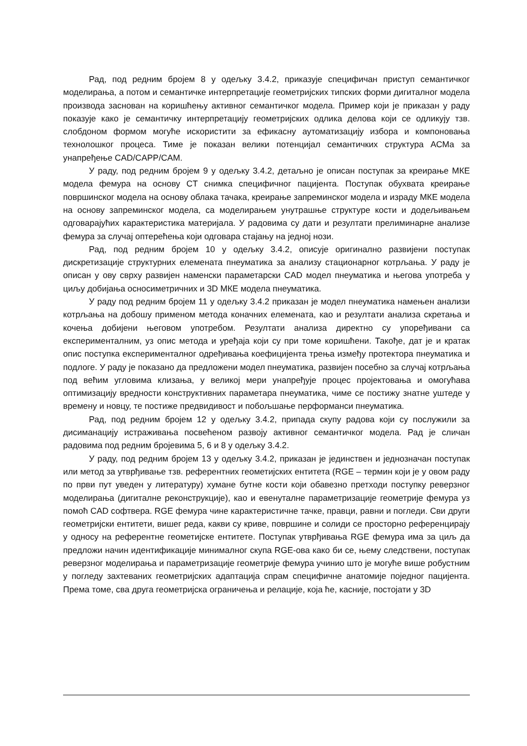Рад, под редним бројем 8 у одељку 3.4.2, приказује специфичан приступ семантичког моделирања, а потом и семантичке интерпретације геометријских типских форми дигиталног модела производа заснован на коришћењу активног семантичког модела. Пример који је приказан у раду показује како је семантичку интерпретацију геометријских одлика делова који се одликују тзв. слобдоном формом могуће искористити за ефикасну аутоматизацију избора и компоновања технолошког процеса. Тиме је показан велики потенцијал семантичких структура АСМа за унапређење CAD/CAPP/CAM.
У раду, под редним бројем 9 у одељку 3.4.2, детаљно је описан поступак за креирање МКЕ модела фемура на основу CT снимка специфичног пацијента. Поступак обухвата креирање површинског модела на основу облака тачака, креирање запреминског модела и израду МКЕ модела на основу запреминског модела, са моделирањем унутрашње структуре кости и додељивањем одговарајућих карактеристика материјала. У радовима су дати и резултати прелиминарне анализе фемура за случај оптерећења који одговара стајању на једној нози.
Рад, под редним бројем 10 у одељку 3.4.2, описује оригинално развијени поступак дискретизације структурних елемената пнеуматика за анализу стационарног котрљања. У раду је описан у ову сврху развијен наменски параметарски CAD модел пнеуматика и његова употреба у циљу добијања осносиметричних и 3D МКЕ модела пнеуматика.
У раду под редним бројем 11 у одељку 3.4.2 приказан је модел пнеуматика намењен анализи котрљања на добошу применом метода коначних елемената, као и резултати анализа скретања и кочења добијени његовом употребом. Резултати анализа директно су упоређивани са експерименталним, уз опис метода и уређаја који су при томе коришћени. Такође, дат је и кратак опис поступка експерименталног одређивања коефицијента трења између протектора пнеуматика и подлоге. У раду је показано да предложени модел пнеуматика, развијен посебно за случај котрљања под већим угловима клизања, у великој мери унапређује процес пројектовања и омогућава оптимизацију вредности конструктивних параметара пнеуматика, чиме се постижу знатне уштеде у времену и новцу, те постиже предвидивост и побољшање перформанси пнеуматика.
Рад, под редним бројем 12 у одељку 3.4.2, припада скупу радова који су послужили за дисиманацију истраживања посвећеном развоју активног семантичког модела. Рад је сличан радовима под редним бројевима 5, 6 и 8 у одељку 3.4.2.
У раду, под редним бројем 13 у одељку 3.4.2, приказан је јединствен и једнозначан поступак или метод за утврђивање тзв. референтних геометијских ентитета (RGE – термин који је у овом раду по први пут уведен у литературу) хумане бутне кости који обавезно претходи поступку реверзног моделирања (дигиталне реконструкције), као и евенуталне параметризације геометрије фемура уз помоћ CAD софтвера. RGE фемура чине карактеристичне тачке, правци, равни и погледи. Сви други геометријски ентитети, вишег реда, какви су криве, површине и солиди се просторно референцирају у односу на референтне геометијске ентитете. Поступак утврђивања RGE фемура има за циљ да предложи начин идентификације минималног скупа RGE-ова како би се, њему следствени, поступак реверзног моделирања и параметризације геометрије фемура учинио што је могуће више робустним у погледу захтеваних геометријских адаптација спрам специфичне анатомије поједног пацијента. Према томе, сва друга геометријска ограничења и релације, која ће, касније, постојати у 3D